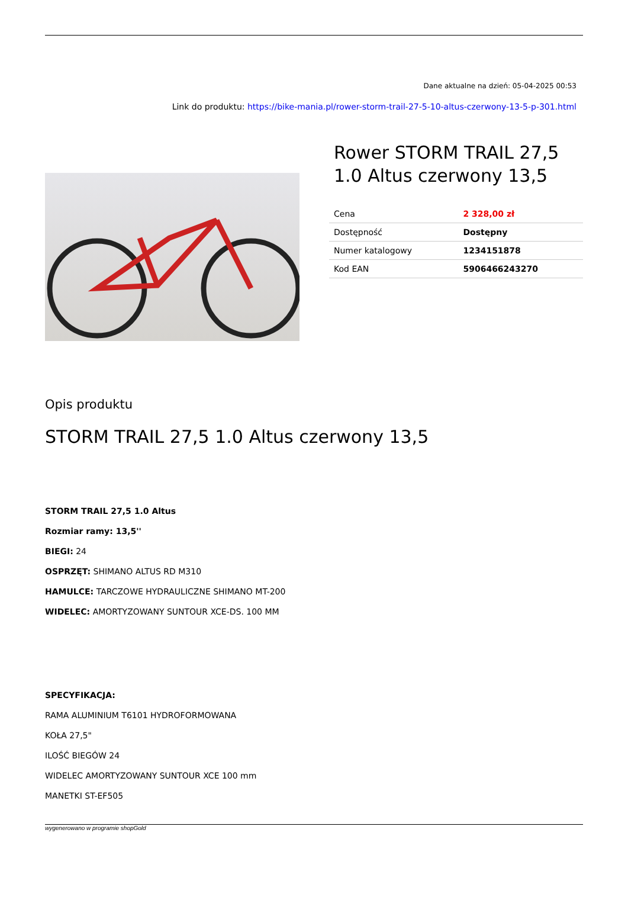Dane aktualne na dzień: 05-04-2025 00:53
Link do produktu: https://bike-mania.pl/rower-storm-trail-27-5-10-altus-czerwony-13-5-p-301.html
Rower STORM TRAIL 27,5 1.0 Altus czerwony 13,5
| Cena | 2 328,00 zł |
| Dostępność | Dostępny |
| Numer katalogowy | 1234151878 |
| Kod EAN | 5906466243270 |
Opis produktu
STORM TRAIL 27,5 1.0 Altus czerwony 13,5
STORM TRAIL 27,5 1.0 Altus
Rozmiar ramy: 13,5''
BIEGI: 24
OSPRZĘT: SHIMANO ALTUS RD M310
HAMULCE: TARCZOWE HYDRAULICZNE SHIMANO MT-200
WIDELEC: AMORTYZOWANY SUNTOUR XCE-DS. 100 MM
SPECYFIKACJA:
RAMA ALUMINIUM T6101 HYDROFORMOWANA
KOŁA 27,5"
ILOŚĆ BIEGÓW 24
WIDELEC AMORTYZOWANY SUNTOUR XCE 100 mm
MANETKI ST-EF505
wygenerowano w programie shopGold